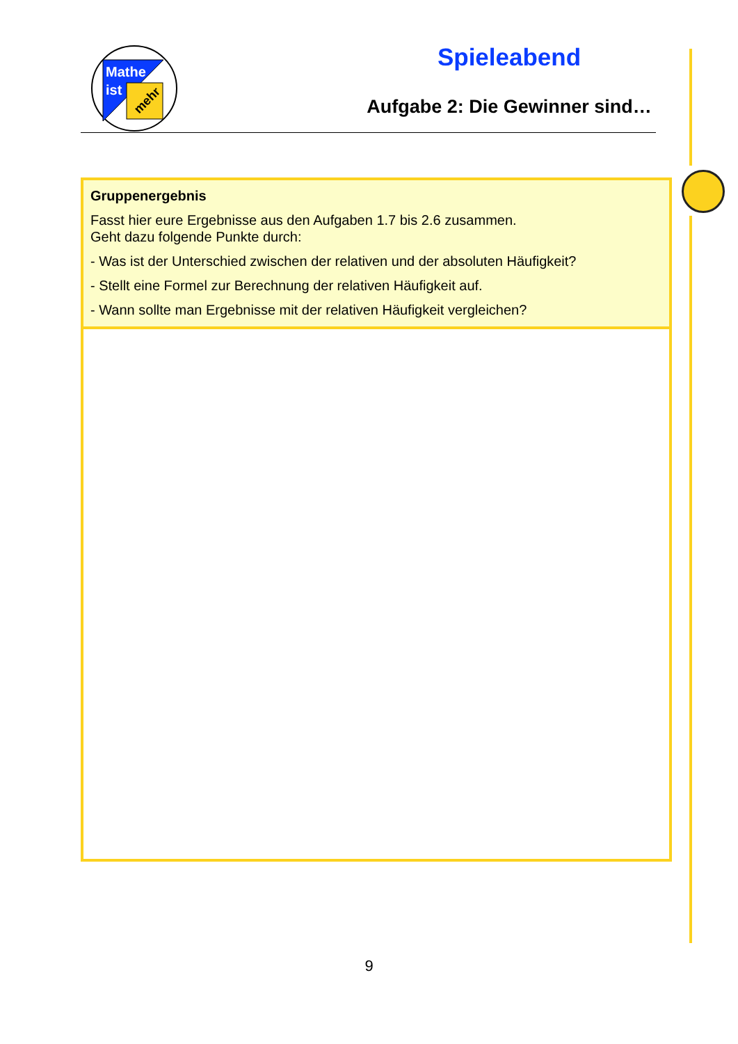Mathe
ist
mehr
Spieleabend
Aufgabe 2: Die Gewinner sind…
Gruppenergebnis
Fasst hier eure Ergebnisse aus den Aufgaben 1.7 bis 2.6 zusammen.
Geht dazu folgende Punkte durch:
- Was ist der Unterschied zwischen der relativen und der absoluten Häufigkeit?
- Stellt eine Formel zur Berechnung der relativen Häufigkeit auf.
- Wann sollte man Ergebnisse mit der relativen Häufigkeit vergleichen?
9